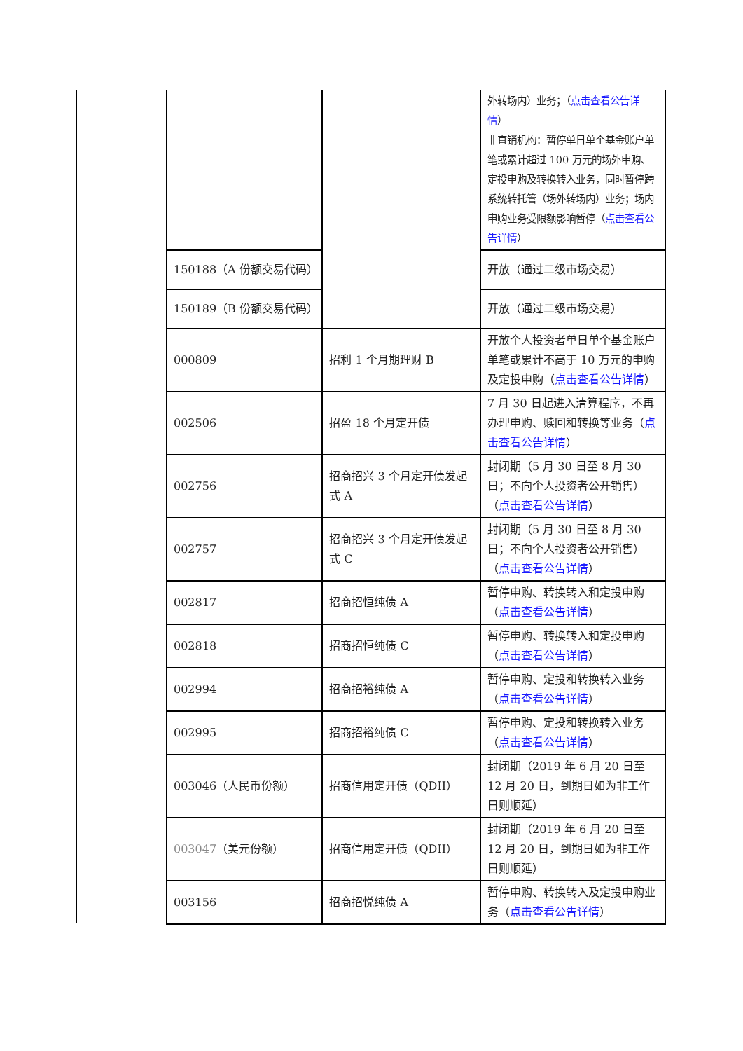| | | 外转场内）业务；（ 点击查看公告详情 ） 非直销机构：暂停单日单个基金账户单笔或累计超过 100 万元的场外申购、定投申购及转换转入业务，同时暂停跨系统转托管（场外转场内）业务；场内申购业务受限额影响暂停（ 点击查看公告详情 ） |
| 150188（A 份额交易代码） | | 开放（通过二级市场交易） |
| 150189（B 份额交易代码） | | 开放（通过二级市场交易） |
| 000809 | 招利 1 个月期理财 B | 开放个人投资者单日单个基金账户单笔或累计不高于 10 万元的申购及定投申购（ 点击查看公告详情 ） |
| 002506 | 招盈 18 个月定开债 | 7 月 30 日起进入清算程序，不再办理申购、赎回和转换等业务（ 点击查看公告详情 ） |
| 002756 | 招商招兴 3 个月定开债发起式 A | 封闭期（5 月 30 日至 8 月 30 日；不向个人投资者公开销售）（ 点击查看公告详情 ） |
| 002757 | 招商招兴 3 个月定开债发起式 C | 封闭期（5 月 30 日至 8 月 30 日；不向个人投资者公开销售）（ 点击查看公告详情 ） |
| 002817 | 招商招恒纯债 A | 暂停申购、转换转入和定投申购（ 点击查看公告详情 ） |
| 002818 | 招商招恒纯债 C | 暂停申购、转换转入和定投申购（ 点击查看公告详情 ） |
| 002994 | 招商招裕纯债 A | 暂停申购、定投和转换转入业务（ 点击查看公告详情 ） |
| 002995 | 招商招裕纯债 C | 暂停申购、定投和转换转入业务（ 点击查看公告详情 ） |
| 003046（人民币份额） | 招商信用定开债（QDII） | 封闭期（2019 年 6 月 20 日至 12 月 20 日，到期日如为非工作日则顺延） |
| 003047 （美元份额） | 招商信用定开债（QDII） | 封闭期（2019 年 6 月 20 日至 12 月 20 日，到期日如为非工作日则顺延） |
| 003156 | 招商招悦纯债 A | 暂停申购、转换转入及定投申购业务（ 点击查看公告详情 ） |